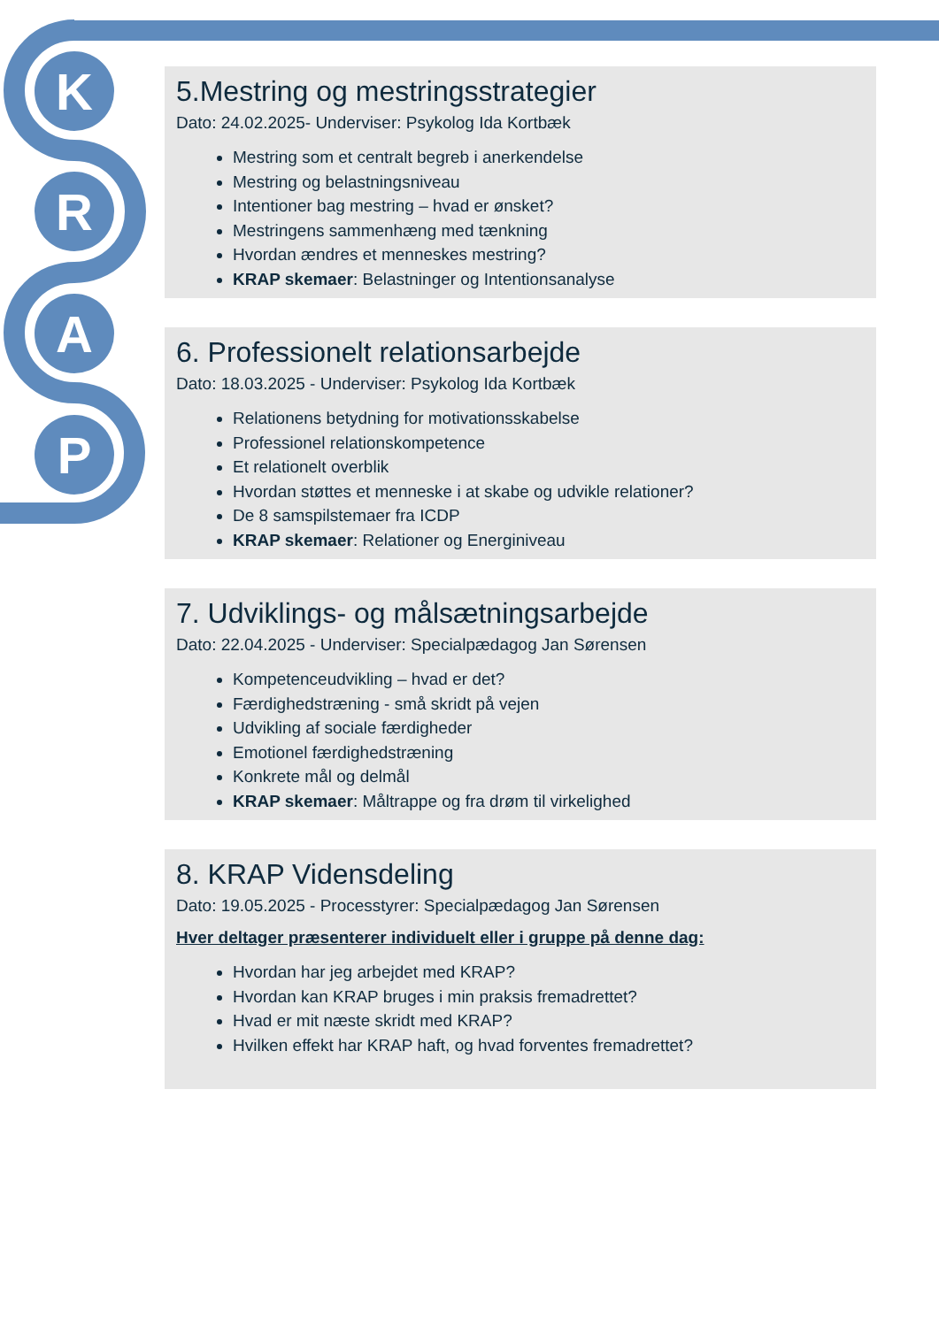K
R
A
P
5.Mestring og mestringsstrategier
Dato: 24.02.2025- Underviser: Psykolog Ida Kortbæk
Mestring som et centralt begreb i anerkendelse
Mestring og belastningsniveau
Intentioner bag mestring – hvad er ønsket?
Mestringens sammenhæng med tænkning
Hvordan ændres et menneskes mestring?
KRAP skemaer: Belastninger og Intentionsanalyse
6. Professionelt relationsarbejde
Dato: 18.03.2025 - Underviser: Psykolog Ida Kortbæk
Relationens betydning for motivationsskabelse
Professionel relationskompetence
Et relationelt overblik
Hvordan støttes et menneske i at skabe og udvikle relationer?
De 8 samspilstemaer fra ICDP
KRAP skemaer: Relationer og Energiniveau
7. Udviklings- og målsætningsarbejde
Dato: 22.04.2025 - Underviser: Specialpædagog Jan Sørensen
Kompetenceudvikling – hvad er det?
Færdighedstræning - små skridt på vejen
Udvikling af sociale færdigheder
Emotionel færdighedstræning
Konkrete mål og delmål
KRAP skemaer: Måltrappe og fra drøm til virkelighed
8. KRAP Vidensdeling
Dato: 19.05.2025 - Processtyrer: Specialpædagog Jan Sørensen
Hver deltager præsenterer individuelt eller i gruppe på denne dag:
Hvordan har jeg arbejdet med KRAP?
Hvordan kan KRAP bruges i min praksis fremadrettet?
Hvad er mit næste skridt med KRAP?
Hvilken effekt har KRAP haft, og hvad forventes fremadrettet?